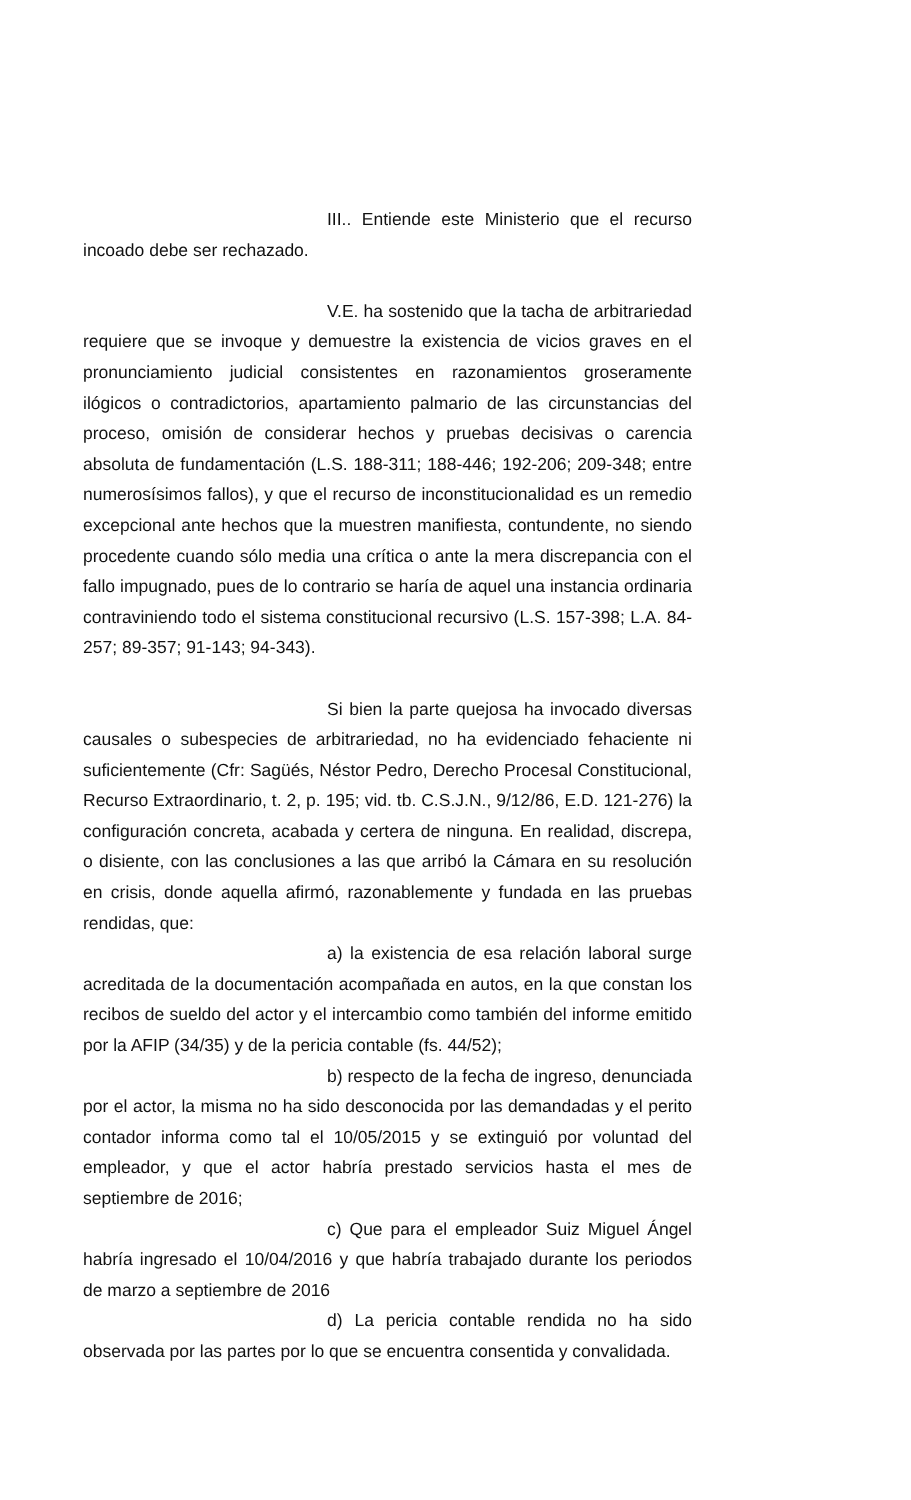III.. Entiende este Ministerio que el recurso incoado debe ser rechazado.
V.E. ha sostenido que la tacha de arbitrariedad requiere que se invoque y demuestre la existencia de vicios graves en el pronunciamiento judicial consistentes en razonamientos groseramente ilógicos o contradictorios, apartamiento palmario de las circunstancias del proceso, omisión de considerar hechos y pruebas decisivas o carencia absoluta de fundamentación (L.S. 188-311; 188-446; 192-206; 209-348; entre numerosísimos fallos), y que el recurso de inconstitucionalidad es un remedio excepcional ante hechos que la muestren manifiesta, contundente, no siendo procedente cuando sólo media una crítica o ante la mera discrepancia con el fallo impugnado, pues de lo contrario se haría de aquel una instancia ordinaria contraviniendo todo el sistema constitucional recursivo (L.S. 157-398; L.A. 84-257; 89-357; 91-143; 94-343).
Si bien la parte quejosa ha invocado diversas causales o subespecies de arbitrariedad, no ha evidenciado fehaciente ni suficientemente (Cfr: Sagüés, Néstor Pedro, Derecho Procesal Constitucional, Recurso Extraordinario, t. 2, p. 195; vid. tb. C.S.J.N., 9/12/86, E.D. 121-276) la configuración concreta, acabada y certera de ninguna. En realidad, discrepa, o disiente, con las conclusiones a las que arribó la Cámara en su resolución en crisis, donde aquella afirmó, razonablemente y fundada en las pruebas rendidas, que:
a) la existencia de esa relación laboral surge acreditada de la documentación acompañada en autos, en la que constan los recibos de sueldo del actor y el intercambio como también del informe emitido por la AFIP (34/35) y de la pericia contable (fs. 44/52);
b) respecto de la fecha de ingreso, denunciada por el actor, la misma no ha sido desconocida por las demandadas y el perito contador informa como tal el 10/05/2015 y se extinguió por voluntad del empleador, y que el actor habría prestado servicios hasta el mes de septiembre de 2016;
c) Que para el empleador Suiz Miguel Ángel habría ingresado el 10/04/2016 y que habría trabajado durante los periodos de marzo a septiembre de 2016
d) La pericia contable rendida no ha sido observada por las partes por lo que se encuentra consentida y convalidada.